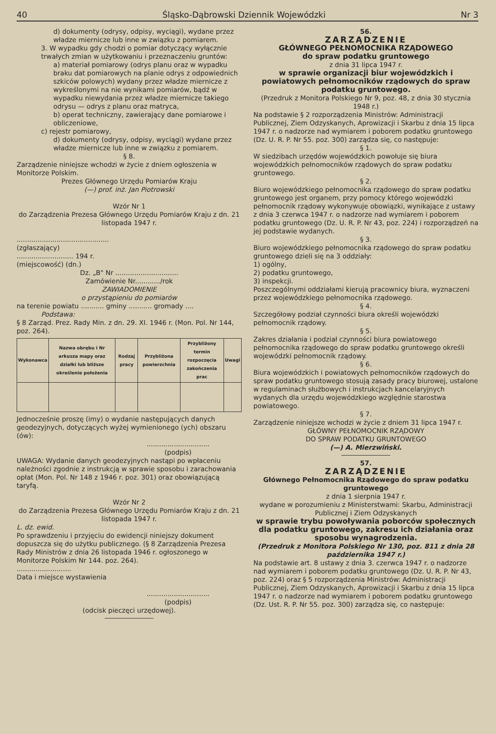40 Śląsko-Dąbrowski Dziennik Wojewódzki Nr 3
d) dokumenty (odrysy, odpisy, wyciągi), wydane przez władze miernicze lub inne w związku z pomiarem.
3. W wypadku gdy chodzi o pomiar dotyczący wyłącznie trwałych zmian w użytkowaniu i przeznaczeniu gruntów:
a) materiał pomiarowy (odrys planu oraz w wypadku braku dat pomiarowych na planie odrys z odpowiednich szkiców polowych) wydany przez władze miernicze z wykreślonymi na nie wynikami pomiarów, bądź w wypadku niewydania przez władze miernicze takiego odrysu — odrys z planu oraz matryca,
b) operat techniczny, zawierający dane pomiarowe i obliczeniowe,
c) rejestr pomiarowy,
d) dokumenty (odrysy, odpisy, wyciągi) wydane przez władze miernicze lub inne w związku z pomiarem.
§ 8.
Zarządzenie niniejsze wchodzi w życie z dniem ogłoszenia w Monitorze Polskim.
Prezes Głównego Urzędu Pomiarów Kraju
(—) prof. inż. Jan Piotrowski
Wzór Nr 1
do Zarządzenia Prezesa Głównego Urzędu Pomiarów Kraju z dn. 21 listopada 1947 r.
............................................
(zgłaszający)
........................... 194 r.
(miejscowość) (dn.)
Dz. „B" Nr ..............................
Zamówienie Nr............/rok
ZAWIADOMIENIE
o przystąpieniu do pomiarów
na terenie powiatu ........... gminy ........... gromady ....
Podstawa:
§ 8 Zarząd. Prez. Rady Min. z dn. 29. XI. 1946 r. (Mon. Pol. Nr 144, poz. 264).
| Wykonawca | Nazwa obrębu i Nr arkusza mapy oraz działki lub bliższe określenie położenia | Rodzaj pracy | Przybliżona powierzchnia | Przybliżony termin rozpoczęcia zakończenia prac | Uwagi |
| --- | --- | --- | --- | --- | --- |
Jednocześnie proszę (imy) o wydanie następujących danych geodezyjnych, dotyczących wyżej wymienionego (ych) obszaru (ów):
..............................
(podpis)
UWAGA: Wydanie danych geodezyjnych nastąpi po wpłaceniu należności zgodnie z instrukcją w sprawie sposobu i zarachowania opłat (Mon. Pol. Nr 148 z 1946 r. poz. 301) oraz obowiązującą taryfą.
Wzór Nr 2
do Zarządzenia Prezesa Głównego Urzędu Pomiarów Kraju z dn. 21 listopada 1947 r.
L. dz. ewid.
Po sprawdzeniu i przyjęciu do ewidencji niniejszy dokument dopuszcza się do użytku publicznego. (§ 8 Zarządzenia Prezesa Rady Ministrów z dnia 26 listopada 1946 r. ogłoszonego w Monitorze Polskim Nr 144. poz. 264).
..........................
Data i miejsce wystawienia
..............................
(podpis)
(odcisk pieczęci urzędowej).
56.
ZARZĄDZENIE
GŁÓWNEGO PEŁNOMOCNIKA RZĄDOWEGO
do spraw podatku gruntowego
z dnia 31 lipca 1947 r.
w sprawie organizacji biur wojewódzkich i powiatowych pełnomocników rządowych do spraw podatku gruntowego.
(Przedruk z Monitora Polskiego Nr 9, poz. 48, z dnia 30 stycznia 1948 r.)
Na podstawie § 2 rozporządzenia Ministrów: Administracji Publicznej, Ziem Odzyskanych, Aprowizacji i Skarbu z dnia 15 lipca 1947 r. o nadzorze nad wymiarem i poborem podatku gruntowego (Dz. U. R. P. Nr 55. poz. 300) zarządza się, co następuje:
§ 1.
W siedzibach urzędów wojewódzkich powołuje się biura wojewódzkich pełnomocników rządowych do spraw podatku gruntowego.
§ 2.
Biuro wojewódzkiego pełnomocnika rządowego do spraw podatku gruntowego jest organem, przy pomocy którego wojewódzki pełnomocnik rządowy wykonywuje obowiązki, wynikające z ustawy z dnia 3 czerwca 1947 r. o nadzorze nad wymiarem i poborem podatku gruntowego (Dz. U. R. P. Nr 43, poz. 224) i rozporządzeń na jej podstawie wydanych.
§ 3.
Biuro wojewódzkiego pełnomocnika rządowego do spraw podatku gruntowego dzieli się na 3 oddziały:
1) ogólny,
2) podatku gruntowego,
3) inspekcji.
Poszczególnymi oddziałami kierują pracownicy biura, wyznaczeni przez wojewódzkiego pełnomocnika rządowego.
§ 4.
Szczegółowy podział czynności biura określi wojewódzki pełnomocnik rządowy.
§ 5.
Zakres działania i podział czynności biura powiatowego pełnomocnika rządowego do spraw podatku gruntowego określi wojewódzki pełnomocnik rządowy.
§ 6.
Biura wojewódzkich i powiatowych pełnomocników rządowych do spraw podatku gruntowego stosują zasady pracy biurowej, ustalone w regulaminach służbowych i instrukcjach kancelaryjnych wydanych dla urzędu wojewódzkiego względnie starostwa powiatowego.
§ 7.
Zarządzenie niniejsze wchodzi w życie z dniem 31 lipca 1947 r.
GŁÓWNY PEŁNOMOCNIK RZĄDOWY
DO SPRAW PODATKU GRUNTOWEGO
(—) A. Mierzwiński.
57.
ZARZĄDZENIE
Głównego Pełnomocnika Rządowego do spraw podatku gruntowego
z dnia 1 sierpnia 1947 r.
wydane w porozumieniu z Ministerstwami: Skarbu, Administracji Publicznej i Ziem Odzyskanych
w sprawie trybu powoływania poborców społecznych dla podatku gruntowego, zakresu ich działania oraz sposobu wynagrodzenia.
(Przedruk z Monitora Polskiego Nr 130, poz. 811 z dnia 28 października 1947 r.)
Na podstawie art. 8 ustawy z dnia 3. czerwca 1947 r. o nadzorze nad wymiarem i poborem podatku gruntowego (Dz. U. R. P. Nr 43, poz. 224) oraz § 5 rozporządzenia Ministrów: Administracji Publicznej, Ziem Odzyskanych, Aprowizacji i Skarbu z dnia 15 lipca 1947 r. o nadzorze nad wymiarem i poborem podatku gruntowego (Dz. Ust. R. P. Nr 55. poz. 300) zarządza się, co następuje: